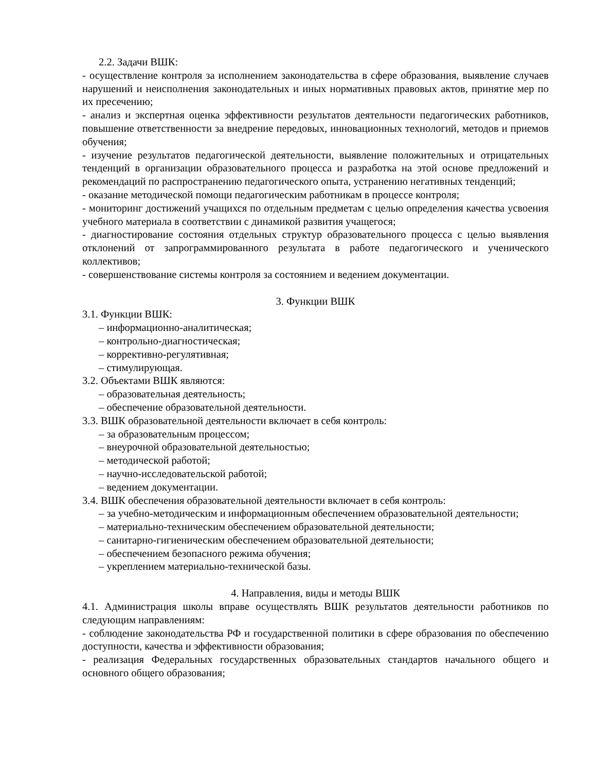2.2. Задачи ВШК:
- осуществление контроля за исполнением законодательства в сфере образования, выявление случаев нарушений и неисполнения законодательных и иных нормативных правовых актов, принятие мер по их пресечению;
- анализ и экспертная оценка эффективности результатов деятельности педагогических работников, повышение ответственности за внедрение передовых, инновационных технологий, методов и приемов обучения;
- изучение результатов педагогической деятельности, выявление положительных и отрицательных тенденций в организации образовательного процесса и разработка на этой основе предложений и рекомендаций по распространению педагогического опыта, устранению негативных тенденций;
- оказание методической помощи педагогическим работникам в процессе контроля;
- мониторинг достижений учащихся по отдельным предметам с целью определения качества усвоения учебного материала в соответствии с динамикой развития учащегося;
- диагностирование состояния отдельных структур образовательного процесса с целью выявления отклонений от запрограммированного результата в работе педагогического и ученического коллективов;
- совершенствование системы контроля за состоянием и ведением документации.
3. Функции ВШК
3.1. Функции ВШК:
– информационно-аналитическая;
– контрольно-диагностическая;
– коррективно-регулятивная;
– стимулирующая.
3.2. Объектами ВШК являются:
– образовательная деятельность;
– обеспечение образовательной деятельности.
3.3. ВШК образовательной деятельности включает в себя контроль:
– за образовательным процессом;
– внеурочной образовательной деятельностью;
– методической работой;
– научно-исследовательской работой;
– ведением документации.
3.4. ВШК обеспечения образовательной деятельности включает в себя контроль:
– за учебно-методическим и информационным обеспечением образовательной деятельности;
– материально-техническим обеспечением образовательной деятельности;
– санитарно-гигиеническим обеспечением образовательной деятельности;
– обеспечением безопасного режима обучения;
– укреплением материально-технической базы.
4. Направления, виды и методы ВШК
4.1. Администрация школы вправе осуществлять ВШК результатов деятельности работников по следующим направлениям:
- соблюдение законодательства РФ и государственной политики в сфере образования по обеспечению доступности, качества и эффективности образования;
- реализация Федеральных государственных образовательных стандартов начального общего и основного общего образования;